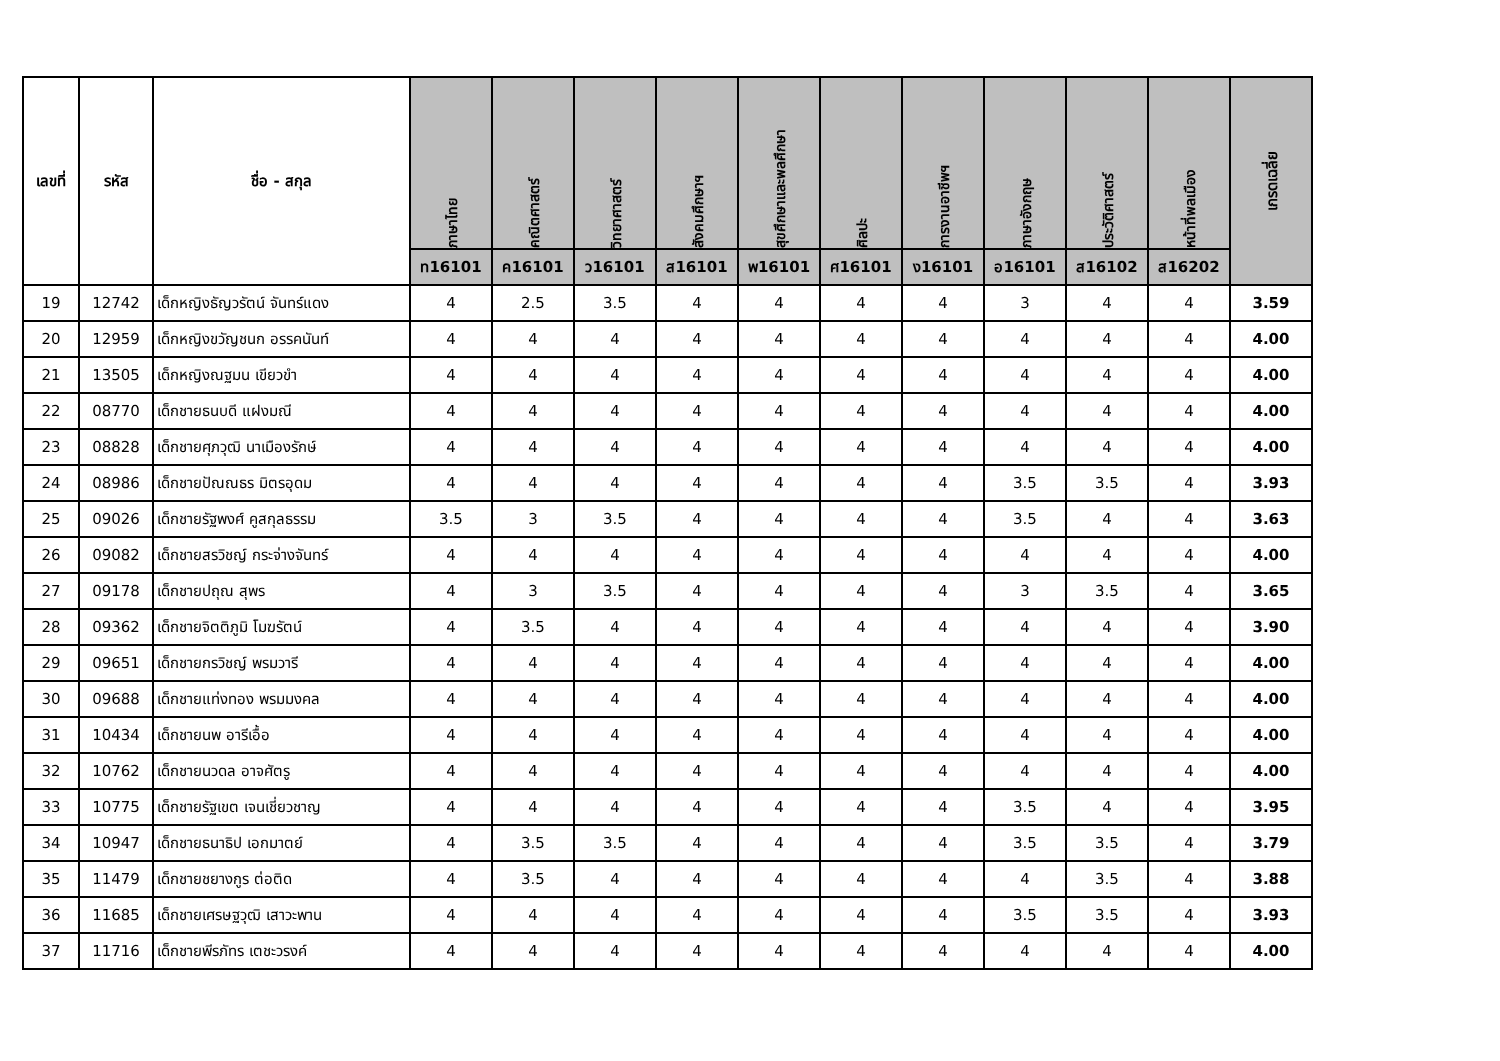| เลขที่ | รหัส | ชื่อ - สกุล | ภาษาไทย | คณิตศาสตร์ | วิทยาศาสตร์ | สังคมศึกษาฯ | สุขศึกษาและพลศึกษา | ศิลปะ | การงานอาชีพฯ | ภาษาอังกฤษ | ประวัติศาสตร์ | หน้าที่พลเมือง | เกรดเฉลี่ย |
| --- | --- | --- | --- | --- | --- | --- | --- | --- | --- | --- | --- | --- | --- |
| | | | ท16101 | ค16101 | ว16101 | ส16101 | พ16101 | ศ16101 | ง16101 | อ16101 | ส16102 | ส16202 | |
| 19 | 12742 | เด็กหญิงธัญวรัตน์ จันทร์แดง | 4 | 2.5 | 3.5 | 4 | 4 | 4 | 4 | 3 | 4 | 4 | 3.59 |
| 20 | 12959 | เด็กหญิงขวัญชนก อรรคนันท์ | 4 | 4 | 4 | 4 | 4 | 4 | 4 | 4 | 4 | 4 | 4.00 |
| 21 | 13505 | เด็กหญิงณฐมน เขียวขำ | 4 | 4 | 4 | 4 | 4 | 4 | 4 | 4 | 4 | 4 | 4.00 |
| 22 | 08770 | เด็กชายธนบดี แฝงมณี | 4 | 4 | 4 | 4 | 4 | 4 | 4 | 4 | 4 | 4 | 4.00 |
| 23 | 08828 | เด็กชายศุภวุฒิ นาเมืองรักษ์ | 4 | 4 | 4 | 4 | 4 | 4 | 4 | 4 | 4 | 4 | 4.00 |
| 24 | 08986 | เด็กชายปัณณธร มิตรอุดม | 4 | 4 | 4 | 4 | 4 | 4 | 4 | 3.5 | 3.5 | 4 | 3.93 |
| 25 | 09026 | เด็กชายรัฐพงศ์ คูสกุลธรรม | 3.5 | 3 | 3.5 | 4 | 4 | 4 | 4 | 3.5 | 4 | 4 | 3.63 |
| 26 | 09082 | เด็กชายสรวิชญ์ กระจ่างจันทร์ | 4 | 4 | 4 | 4 | 4 | 4 | 4 | 4 | 4 | 4 | 4.00 |
| 27 | 09178 | เด็กชายปถุณ สุพร | 4 | 3 | 3.5 | 4 | 4 | 4 | 4 | 3 | 3.5 | 4 | 3.65 |
| 28 | 09362 | เด็กชายจิตติภูมิ โมฆรัตน์ | 4 | 3.5 | 4 | 4 | 4 | 4 | 4 | 4 | 4 | 4 | 3.90 |
| 29 | 09651 | เด็กชายกรวิชญ์ พรมวารี | 4 | 4 | 4 | 4 | 4 | 4 | 4 | 4 | 4 | 4 | 4.00 |
| 30 | 09688 | เด็กชายแท่งทอง พรมมงคล | 4 | 4 | 4 | 4 | 4 | 4 | 4 | 4 | 4 | 4 | 4.00 |
| 31 | 10434 | เด็กชายนพ อารีเอื้อ | 4 | 4 | 4 | 4 | 4 | 4 | 4 | 4 | 4 | 4 | 4.00 |
| 32 | 10762 | เด็กชายนวดล อาจศัตรู | 4 | 4 | 4 | 4 | 4 | 4 | 4 | 4 | 4 | 4 | 4.00 |
| 33 | 10775 | เด็กชายรัฐเขต เจนเชี่ยวชาญ | 4 | 4 | 4 | 4 | 4 | 4 | 4 | 3.5 | 4 | 4 | 3.95 |
| 34 | 10947 | เด็กชายธนาธิป เอกมาตย์ | 4 | 3.5 | 3.5 | 4 | 4 | 4 | 4 | 3.5 | 3.5 | 4 | 3.79 |
| 35 | 11479 | เด็กชายชยางกูร ต่อติด | 4 | 3.5 | 4 | 4 | 4 | 4 | 4 | 4 | 3.5 | 4 | 3.88 |
| 36 | 11685 | เด็กชายเศรษฐวุฒิ เสาวะพาน | 4 | 4 | 4 | 4 | 4 | 4 | 4 | 3.5 | 3.5 | 4 | 3.93 |
| 37 | 11716 | เด็กชายพีรภัทร เตชะวรงค์ | 4 | 4 | 4 | 4 | 4 | 4 | 4 | 4 | 4 | 4 | 4.00 |